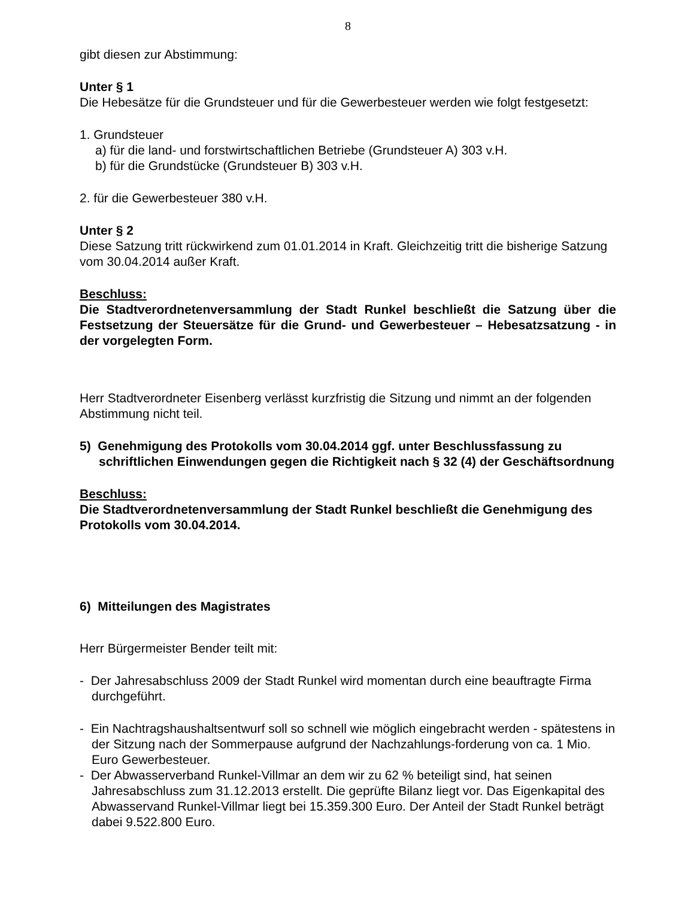8
gibt diesen zur Abstimmung:
Unter § 1
Die Hebesätze für die Grundsteuer und für die Gewerbesteuer werden wie folgt festgesetzt:
1. Grundsteuer
a) für die land- und forstwirtschaftlichen Betriebe (Grundsteuer A) 303 v.H.
b) für die Grundstücke (Grundsteuer B) 303 v.H.
2. für die Gewerbesteuer 380 v.H.
Unter § 2
Diese Satzung tritt rückwirkend zum 01.01.2014 in Kraft. Gleichzeitig tritt die bisherige Satzung vom 30.04.2014 außer Kraft.
Beschluss:
Die Stadtverordnetenversammlung der Stadt Runkel beschließt die Satzung über die Festsetzung der Steuersätze für die Grund- und Gewerbesteuer – Hebesatzsatzung - in der vorgelegten Form.
Herr Stadtverordneter Eisenberg verlässt kurzfristig die Sitzung und nimmt an der folgenden Abstimmung nicht teil.
5) Genehmigung des Protokolls vom 30.04.2014 ggf. unter Beschlussfassung zu schriftlichen Einwendungen gegen die Richtigkeit nach § 32 (4) der Geschäftsordnung
Beschluss:
Die Stadtverordnetenversammlung der Stadt Runkel beschließt die Genehmigung des Protokolls vom 30.04.2014.
6) Mitteilungen des Magistrates
Herr Bürgermeister Bender teilt mit:
- Der Jahresabschluss 2009 der Stadt Runkel wird momentan durch eine beauftragte Firma durchgeführt.
- Ein Nachtragshaushaltsentwurf soll so schnell wie möglich eingebracht werden - spätestens in der Sitzung nach der Sommerpause aufgrund der Nachzahlungs-forderung von ca. 1 Mio. Euro Gewerbesteuer.
- Der Abwasserverband Runkel-Villmar an dem wir zu 62 % beteiligt sind, hat seinen Jahresabschluss zum 31.12.2013 erstellt. Die geprüfte Bilanz liegt vor. Das Eigenkapital des Abwasservand Runkel-Villmar liegt bei 15.359.300 Euro. Der Anteil der Stadt Runkel beträgt dabei 9.522.800 Euro.